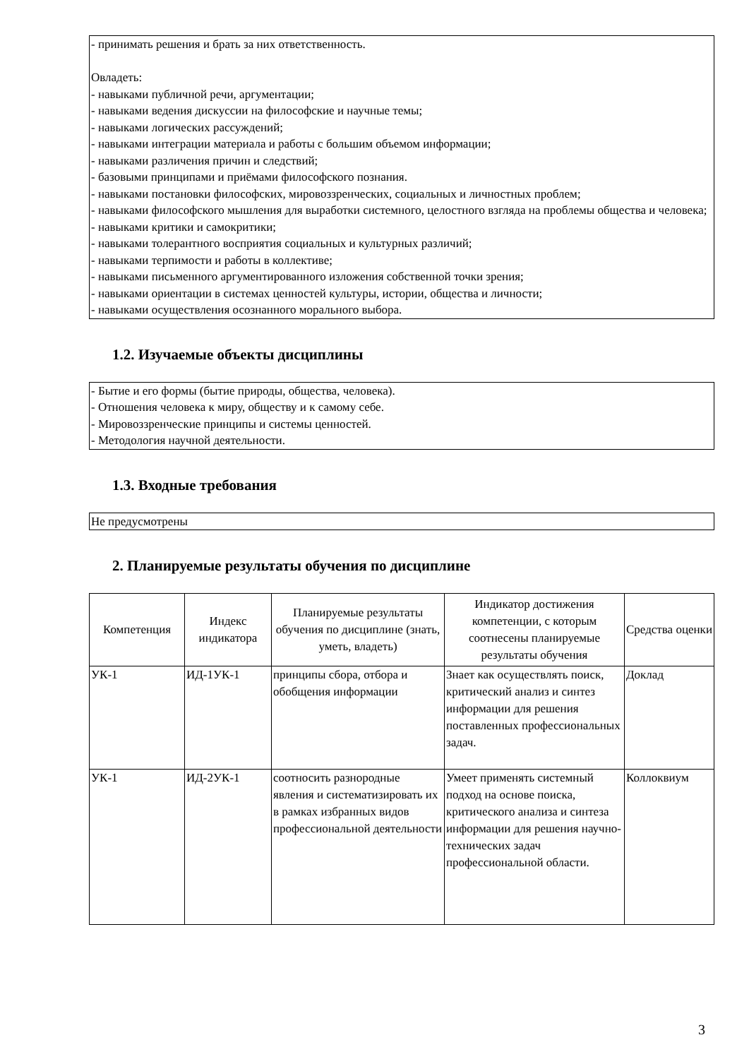- принимать решения и брать за них ответственность.
Овладеть:
- навыками публичной речи, аргументации;
- навыками ведения дискуссии на философские и научные темы;
- навыками логических рассуждений;
- навыками интеграции материала и работы с большим объемом информации;
- навыками различения причин и следствий;
- базовыми принципами и приёмами философского познания.
- навыками постановки философских, мировоззренческих, социальных и личностных проблем;
- навыками философского мышления для выработки системного, целостного взгляда на проблемы общества и человека;
- навыками критики и самокритики;
- навыками толерантного восприятия социальных и культурных различий;
- навыками терпимости и работы в коллективе;
- навыками письменного аргументированного изложения собственной точки зрения;
- навыками ориентации в системах ценностей культуры, истории, общества и личности;
- навыками осуществления осознанного морального выбора.
1.2. Изучаемые объекты дисциплины
- Бытие и его формы (бытие природы, общества, человека).
- Отношения человека к миру, обществу и к самому себе.
- Мировоззренческие принципы и системы ценностей.
- Методология научной деятельности.
1.3. Входные требования
Не предусмотрены
2. Планируемые результаты обучения по дисциплине
| Компетенция | Индекс индикатора | Планируемые результаты обучения по дисциплине (знать, уметь, владеть) | Индикатор достижения компетенции, с которым соотнесены планируемые результаты обучения | Средства оценки |
| --- | --- | --- | --- | --- |
| УК-1 | ИД-1УК-1 | принципы сбора, отбора и обобщения информации | Знает как осуществлять поиск, критический анализ и синтез информации для решения поставленных профессиональных задач. | Доклад |
| УК-1 | ИД-2УК-1 | соотносить разнородные явления и систематизировать их в рамках избранных видов профессиональной деятельности | Умеет применять системный подход на основе поиска, критического анализа и синтеза информации для решения научно-технических задач профессиональной области. | Коллоквиум |
3